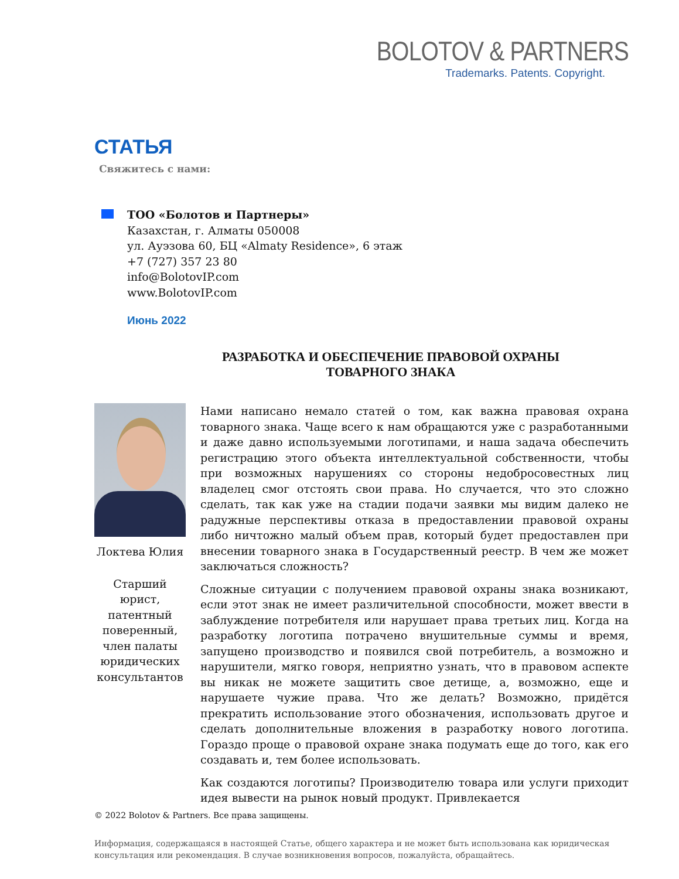BOLOTOV & PARTNERS
Trademarks. Patents. Copyright.
СТАТЬЯ
Свяжитесь с нами:
ТОО «Болотов и Партнеры»
Казахстан, г. Алматы 050008
ул. Ауэзова 60, БЦ «Almaty Residence», 6 этаж
+7 (727) 357 23 80
info@BolotovIP.com
www.BolotovIP.com
Июнь 2022
РАЗРАБОТКА И ОБЕСПЕЧЕНИЕ ПРАВОВОЙ ОХРАНЫ
ТОВАРНОГО ЗНАКА
Локтева Юлия
Старший юрист, патентный поверенный, член палаты юридических консультантов
Нами написано немало статей о том, как важна правовая охрана товарного знака. Чаще всего к нам обращаются уже с разработанными и даже давно используемыми логотипами, и наша задача обеспечить регистрацию этого объекта интеллектуальной собственности, чтобы при возможных нарушениях со стороны недобросовестных лиц владелец смог отстоять свои права. Но случается, что это сложно сделать, так как уже на стадии подачи заявки мы видим далеко не радужные перспективы отказа в предоставлении правовой охраны либо ничтожно малый объем прав, который будет предоставлен при внесении товарного знака в Государственный реестр. В чем же может заключаться сложность?
Сложные ситуации с получением правовой охраны знака возникают, если этот знак не имеет различительной способности, может ввести в заблуждение потребителя или нарушает права третьих лиц. Когда на разработку логотипа потрачено внушительные суммы и время, запущено производство и появился свой потребитель, а возможно и нарушители, мягко говоря, неприятно узнать, что в правовом аспекте вы никак не можете защитить свое детище, а, возможно, еще и нарушаете чужие права. Что же делать? Возможно, придётся прекратить использование этого обозначения, использовать другое и сделать дополнительные вложения в разработку нового логотипа. Гораздо проще о правовой охране знака подумать еще до того, как его создавать и, тем более использовать.
Как создаются логотипы? Производителю товара или услуги приходит идея вывести на рынок новый продукт. Привлекается
© 2022 Bolotov & Partners. Все права защищены.
Информация, содержащаяся в настоящей Статье, общего характера и не может быть использована как юридическая консультация или рекомендация. В случае возникновения вопросов, пожалуйста, обращайтесь.